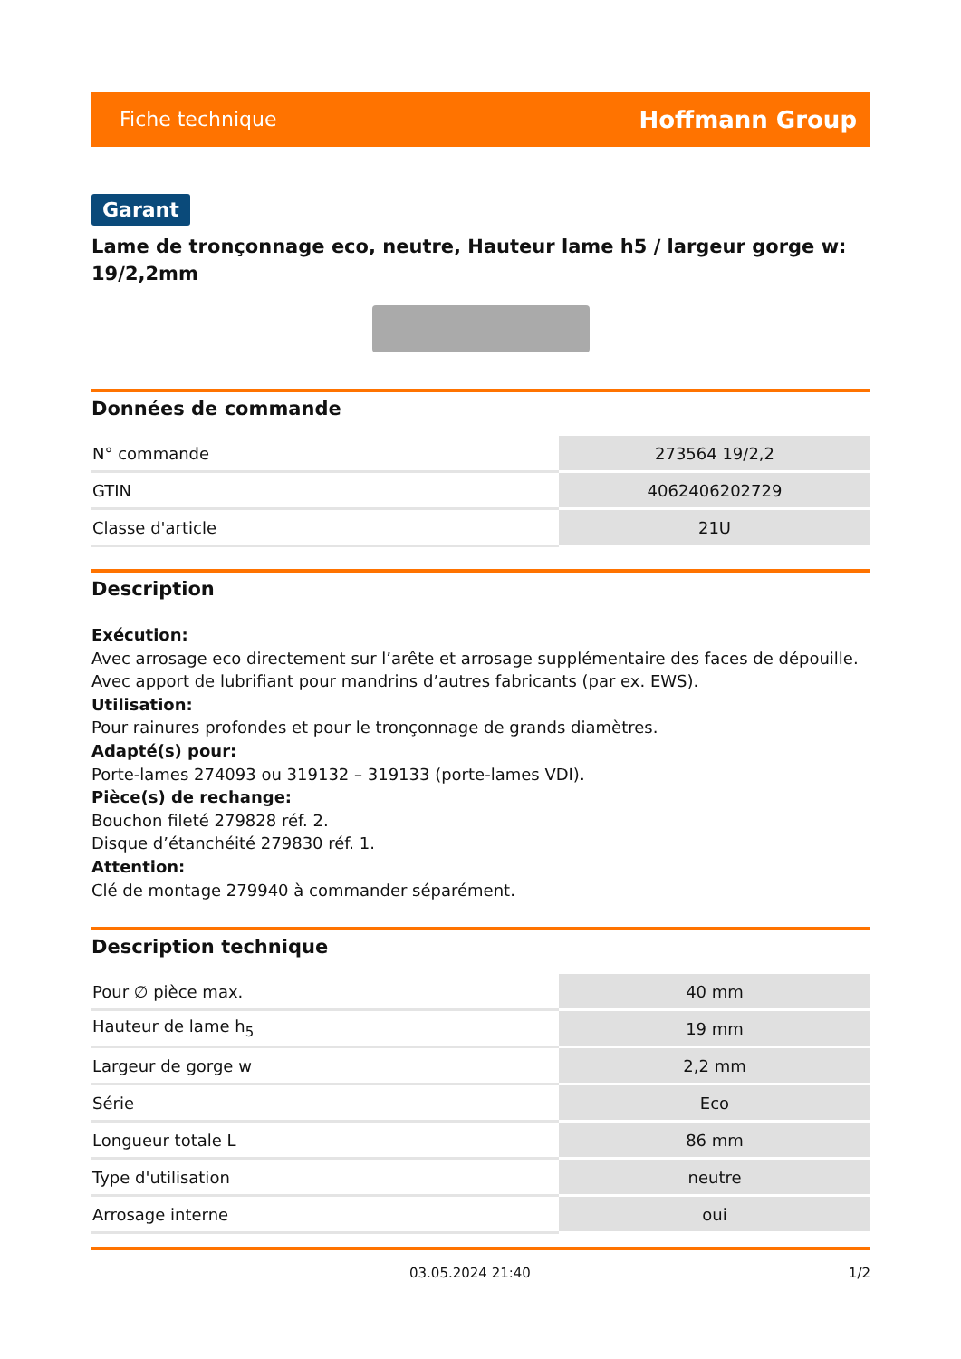Fiche technique Hoffmann Group
Garant
Lame de tronçonnage eco, neutre, Hauteur lame h5 / largeur gorge w: 19/2,2mm
Données de commande
| N° commande | 273564 19/2,2 |
| GTIN | 4062406202729 |
| Classe d'article | 21U |
Description
Exécution:
Avec arrosage eco directement sur l’arête et arrosage supplémentaire des faces de dépouille. Avec apport de lubrifiant pour mandrins d’autres fabricants (par ex. EWS).
Utilisation:
Pour rainures profondes et pour le tronçonnage de grands diamètres.
Adapté(s) pour:
Porte-lames 274093 ou 319132 – 319133 (porte-lames VDI).
Pièce(s) de rechange:
Bouchon fileté 279828 réf. 2.
Disque d’étanchéité 279830 réf. 1.
Attention:
Clé de montage 279940 à commander séparément.
Description technique
| Pour ∅ pièce max. | 40 mm |
| Hauteur de lame h<sub>5</sub> | 19 mm |
| Largeur de gorge w | 2,2 mm |
| Série | Eco |
| Longueur totale L | 86 mm |
| Type d'utilisation | neutre |
| Arrosage interne | oui |
03.05.2024 21:40 1/2